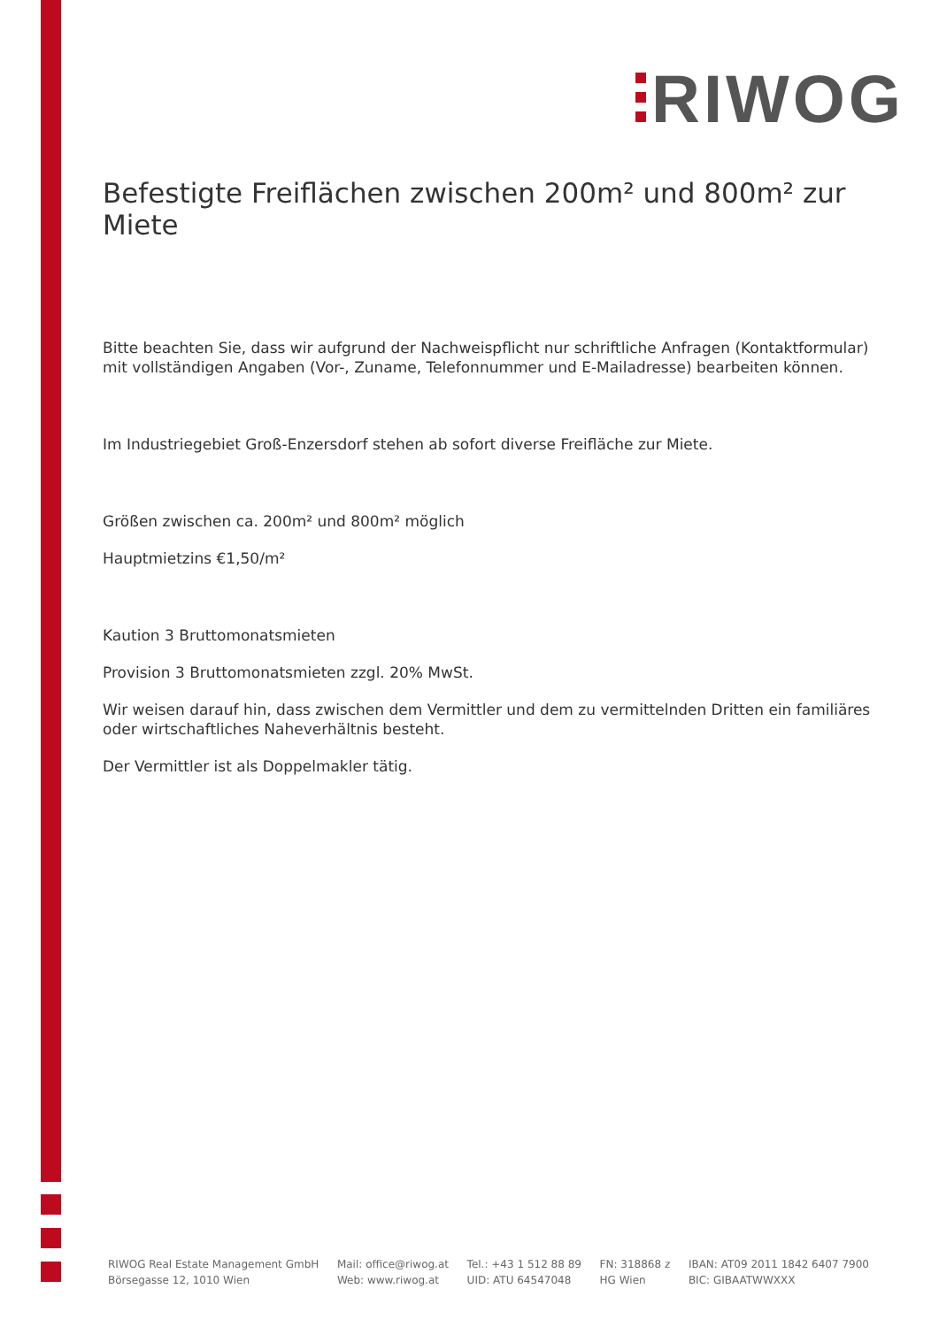RIWOG
Befestigte Freiflächen zwischen 200m² und 800m² zur Miete
Bitte beachten Sie, dass wir aufgrund der Nachweispflicht nur schriftliche Anfragen (Kontaktformular) mit vollständigen Angaben (Vor-, Zuname, Telefonnummer und E-Mailadresse) bearbeiten können.
Im Industriegebiet Groß-Enzersdorf stehen ab sofort diverse Freifläche zur Miete.
Größen zwischen ca. 200m² und 800m² möglich
Hauptmietzins €1,50/m²
Kaution 3 Bruttomonatsmieten
Provision 3 Bruttomonatsmieten zzgl. 20% MwSt.
Wir weisen darauf hin, dass zwischen dem Vermittler und dem zu vermittelnden Dritten ein familiäres oder wirtschaftliches Naheverhältnis besteht.
Der Vermittler ist als Doppelmakler tätig.
RIWOG Real Estate Management GmbH
Börsegasse 12, 1010 Wien
Mail: office@riwog.at
Web: www.riwog.at
Tel.: +43 1 512 88 89
UID: ATU 64547048
FN: 318868 z
HG Wien
IBAN: AT09 2011 1842 6407 7900
BIC: GIBAATWWXXX